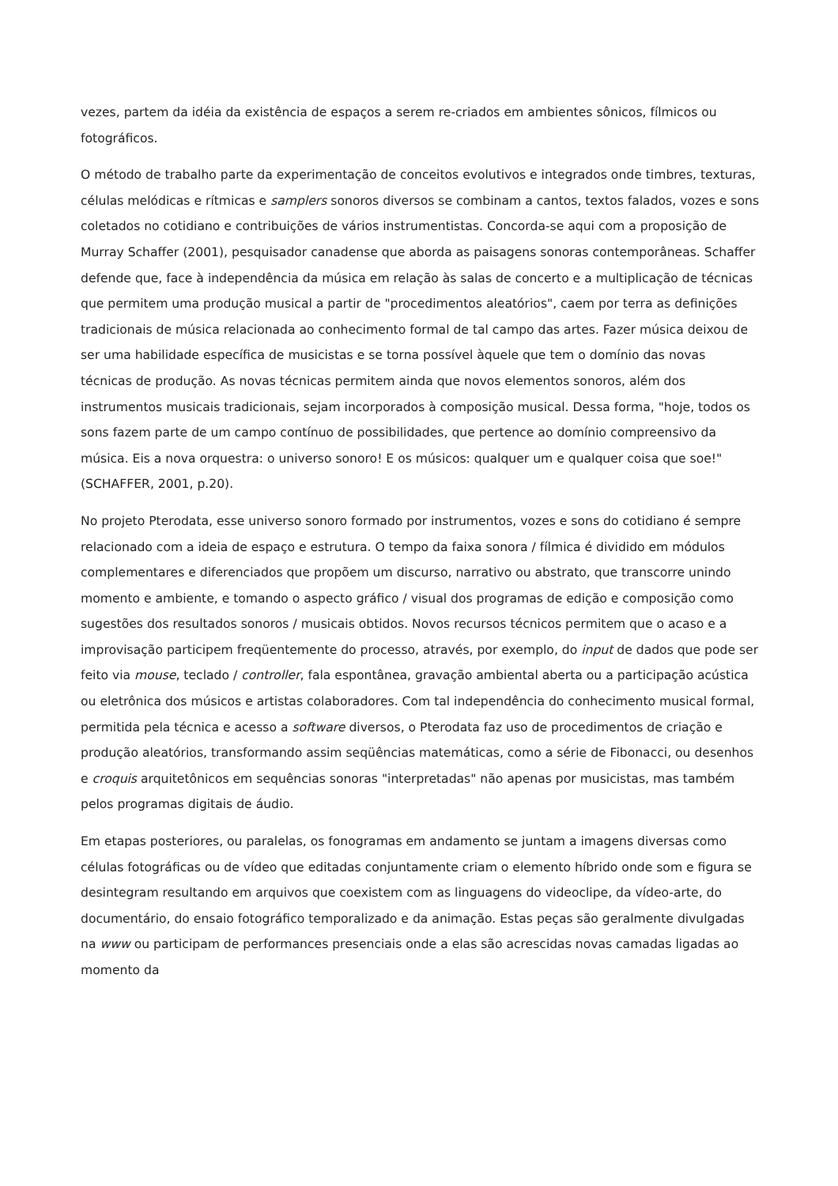vezes, partem da idéia da existência de espaços a serem re-criados em ambientes sônicos, fílmicos ou fotográficos.
O método de trabalho parte da experimentação de conceitos evolutivos e integrados onde timbres, texturas, células melódicas e rítmicas e samplers sonoros diversos se combinam a cantos, textos falados, vozes e sons coletados no cotidiano e contribuições de vários instrumentistas. Concorda-se aqui com a proposição de Murray Schaffer (2001), pesquisador canadense que aborda as paisagens sonoras contemporâneas. Schaffer defende que, face à independência da música em relação às salas de concerto e a multiplicação de técnicas que permitem uma produção musical a partir de "procedimentos aleatórios", caem por terra as definições tradicionais de música relacionada ao conhecimento formal de tal campo das artes. Fazer música deixou de ser uma habilidade específica de musicistas e se torna possível àquele que tem o domínio das novas técnicas de produção. As novas técnicas permitem ainda que novos elementos sonoros, além dos instrumentos musicais tradicionais, sejam incorporados à composição musical. Dessa forma, "hoje, todos os sons fazem parte de um campo contínuo de possibilidades, que pertence ao domínio compreensivo da música. Eis a nova orquestra: o universo sonoro! E os músicos: qualquer um e qualquer coisa que soe!" (SCHAFFER, 2001, p.20).
No projeto Pterodata, esse universo sonoro formado por instrumentos, vozes e sons do cotidiano é sempre relacionado com a ideia de espaço e estrutura. O tempo da faixa sonora / fílmica é dividido em módulos complementares e diferenciados que propõem um discurso, narrativo ou abstrato, que transcorre unindo momento e ambiente, e tomando o aspecto gráfico / visual dos programas de edição e composição como sugestões dos resultados sonoros / musicais obtidos. Novos recursos técnicos permitem que o acaso e a improvisação participem freqüentemente do processo, através, por exemplo, do input de dados que pode ser feito via mouse, teclado / controller, fala espontânea, gravação ambiental aberta ou a participação acústica ou eletrônica dos músicos e artistas colaboradores. Com tal independência do conhecimento musical formal, permitida pela técnica e acesso a software diversos, o Pterodata faz uso de procedimentos de criação e produção aleatórios, transformando assim seqüências matemáticas, como a série de Fibonacci, ou desenhos e croquis arquitetônicos em sequências sonoras "interpretadas" não apenas por musicistas, mas também pelos programas digitais de áudio.
Em etapas posteriores, ou paralelas, os fonogramas em andamento se juntam a imagens diversas como células fotográficas ou de vídeo que editadas conjuntamente criam o elemento híbrido onde som e figura se desintegram resultando em arquivos que coexistem com as linguagens do videoclipe, da vídeo-arte, do documentário, do ensaio fotográfico temporalizado e da animação. Estas peças são geralmente divulgadas na www ou participam de performances presenciais onde a elas são acrescidas novas camadas ligadas ao momento da